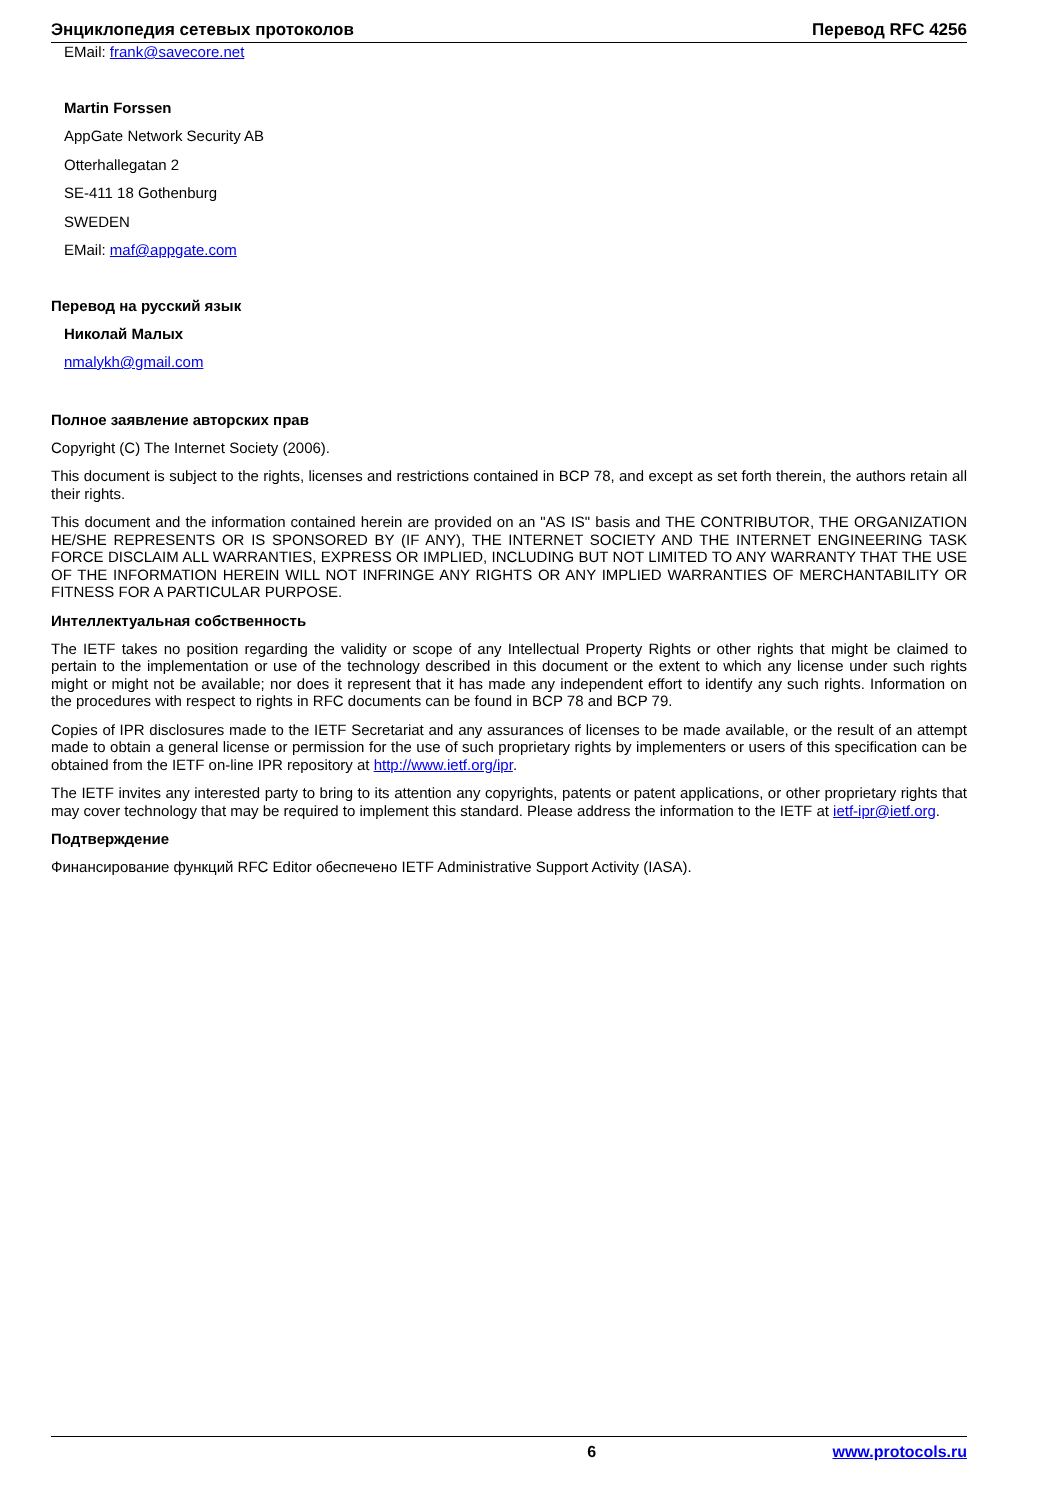Энциклопедия сетевых протоколов Перевод RFC 4256
EMail: frank@savecore.net
Martin Forssen
AppGate Network Security AB
Otterhallegatan 2
SE-411 18 Gothenburg
SWEDEN
EMail: maf@appgate.com
Перевод на русский язык
Николай Малых
nmalykh@gmail.com
Полное заявление авторских прав
Copyright (C) The Internet Society (2006).
This document is subject to the rights, licenses and restrictions contained in BCP 78, and except as set forth therein, the authors retain all their rights.
This document and the information contained herein are provided on an "AS IS" basis and THE CONTRIBUTOR, THE ORGANIZATION HE/SHE REPRESENTS OR IS SPONSORED BY (IF ANY), THE INTERNET SOCIETY AND THE INTERNET ENGINEERING TASK FORCE DISCLAIM ALL WARRANTIES, EXPRESS OR IMPLIED, INCLUDING BUT NOT LIMITED TO ANY WARRANTY THAT THE USE OF THE INFORMATION HEREIN WILL NOT INFRINGE ANY RIGHTS OR ANY IMPLIED WARRANTIES OF MERCHANTABILITY OR FITNESS FOR A PARTICULAR PURPOSE.
Интеллектуальная собственность
The IETF takes no position regarding the validity or scope of any Intellectual Property Rights or other rights that might be claimed to pertain to the implementation or use of the technology described in this document or the extent to which any license under such rights might or might not be available; nor does it represent that it has made any independent effort to identify any such rights. Information on the procedures with respect to rights in RFC documents can be found in BCP 78 and BCP 79.
Copies of IPR disclosures made to the IETF Secretariat and any assurances of licenses to be made available, or the result of an attempt made to obtain a general license or permission for the use of such proprietary rights by implementers or users of this specification can be obtained from the IETF on-line IPR repository at http://www.ietf.org/ipr.
The IETF invites any interested party to bring to its attention any copyrights, patents or patent applications, or other proprietary rights that may cover technology that may be required to implement this standard. Please address the information to the IETF at ietf-ipr@ietf.org.
Подтверждение
Финансирование функций RFC Editor обеспечено IETF Administrative Support Activity (IASA).
6 www.protocols.ru